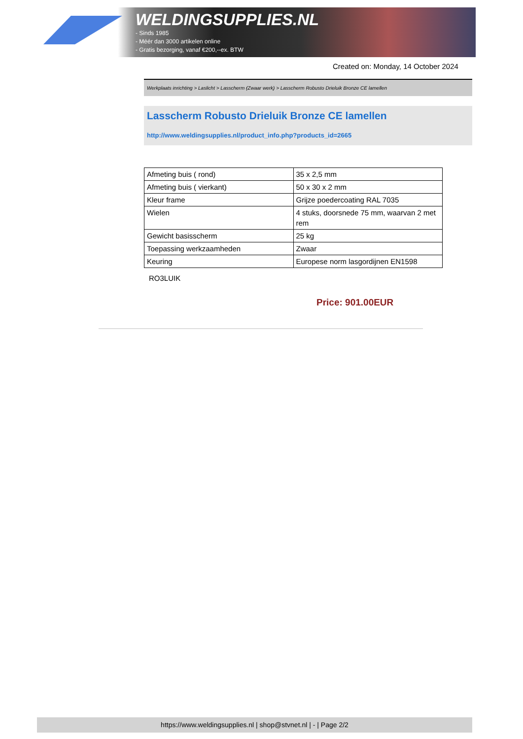WELDINGSUPPLIES.NL
- Sinds 1985
- Méér dan 3000 artikelen online
- Gratis bezorging, vanaf €200,--ex. BTW
Created on: Monday, 14 October 2024
Werkplaats inrichting > Laslicht > Lasscherm (Zwaar werk) > Lasscherm Robusto Drieluik Bronze CE lamellen
Lasscherm Robusto Drieluik Bronze CE lamellen
http://www.weldingsupplies.nl/product_info.php?products_id=2665
| Afmeting buis ( rond) | 35 x 2,5 mm |
| Afmeting buis ( vierkant) | 50 x 30 x 2 mm |
| Kleur frame | Grijze poedercoating RAL 7035 |
| Wielen | 4 stuks, doorsnede 75 mm, waarvan 2 met rem |
| Gewicht basisscherm | 25 kg |
| Toepassing werkzaamheden | Zwaar |
| Keuring | Europese norm lasgordijnen EN1598 |
RO3LUIK
Price: 901.00EUR
https://www.weldingsupplies.nl | shop@stvnet.nl | - | Page 2/2